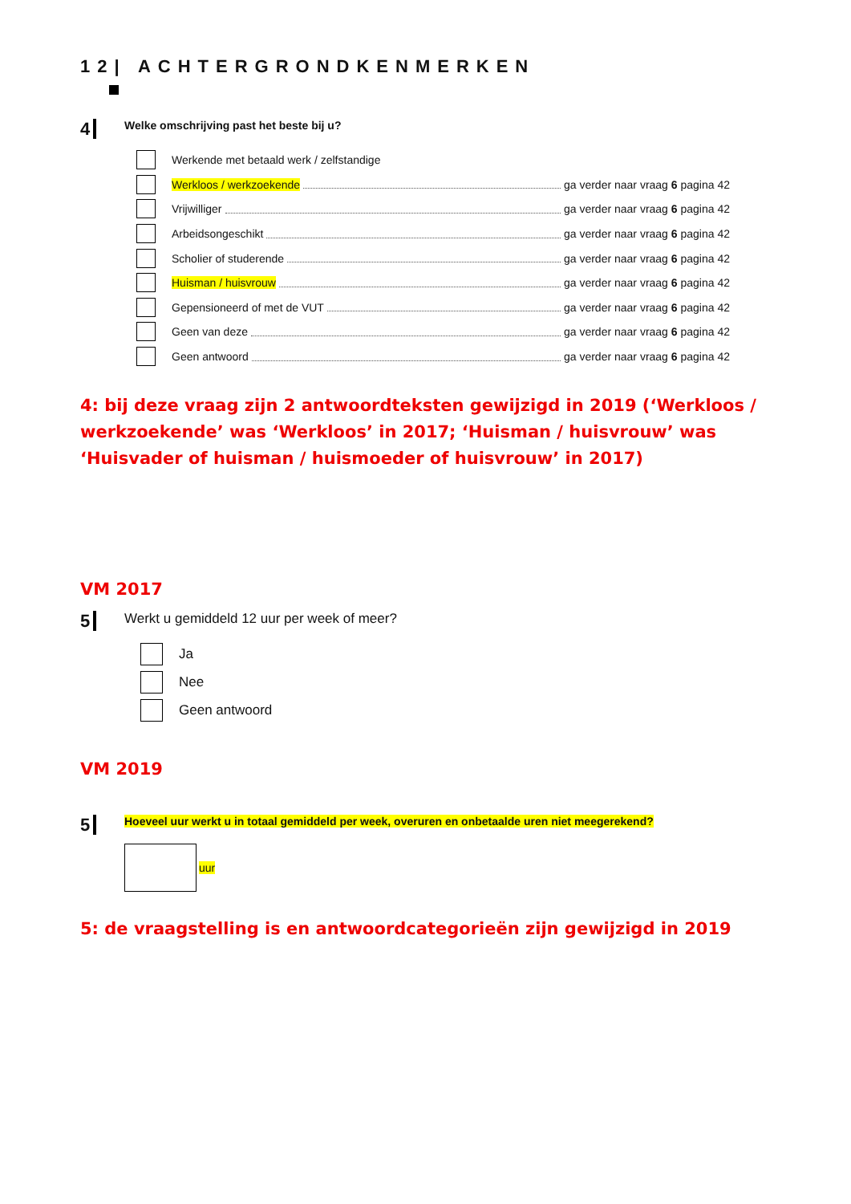12| ACHTERGRONDKENMERKEN
4
Welke omschrijving past het beste bij u?
Werkende met betaald werk / zelfstandige
Werkloos / werkzoekende ga verder naar vraag 6 pagina 42
Vrijwilliger ga verder naar vraag 6 pagina 42
Arbeidsongeschikt ga verder naar vraag 6 pagina 42
Scholier of studerende ga verder naar vraag 6 pagina 42
Huisman / huisvrouw ga verder naar vraag 6 pagina 42
Gepensioneerd of met de VUT ga verder naar vraag 6 pagina 42
Geen van deze ga verder naar vraag 6 pagina 42
Geen antwoord ga verder naar vraag 6 pagina 42
4: bij deze vraag zijn 2 antwoordteksten gewijzigd in 2019 (‘Werkloos / werkzoekende’ was ‘Werkloos’ in 2017; ‘Huisman / huisvrouw’ was ‘Huisvader of huisman / huismoeder of huisvrouw’ in 2017)
VM 2017
5
Werkt u gemiddeld 12 uur per week of meer?
Ja
Nee
Geen antwoord
VM 2019
5
Hoeveel uur werkt u in totaal gemiddeld per week, overuren en onbetaalde uren niet meegerekend?
uur
5: de vraagstelling is en antwoordcategorieën zijn gewijzigd in 2019